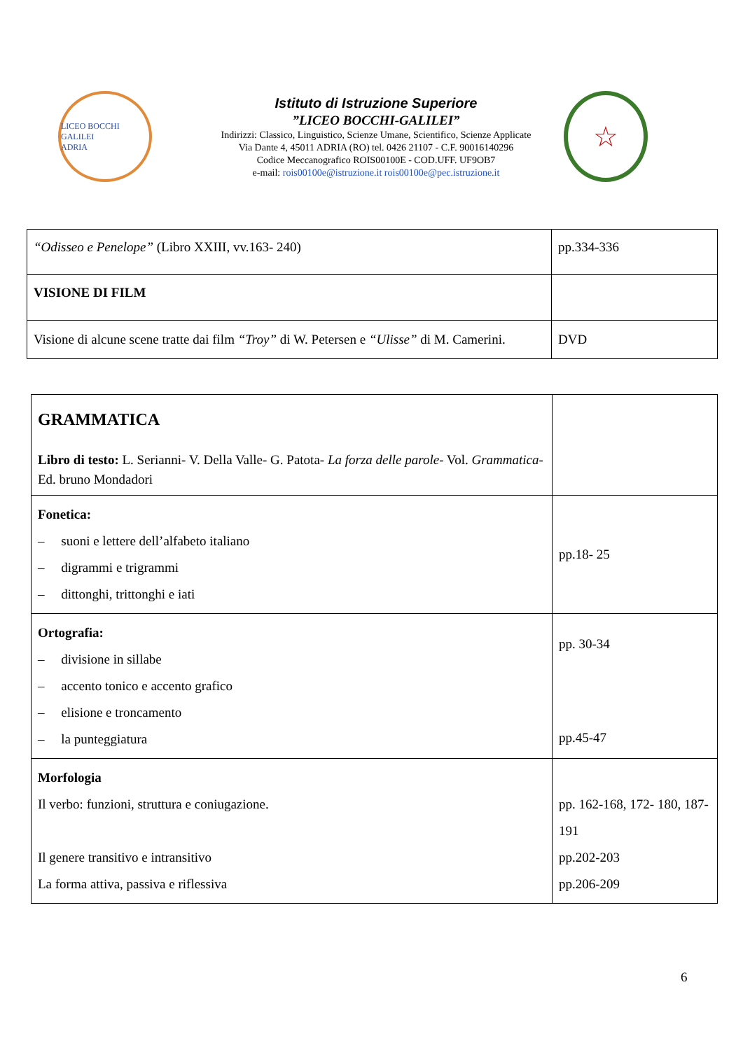LICEO BOCCHI GALILEI
ADRIA
Istituto di Istruzione Superiore
”LICEO BOCCHI-GALILEI”
Indirizzi: Classico, Linguistico, Scienze Umane, Scientifico, Scienze Applicate
Via Dante 4, 45011 ADRIA (RO) tel. 0426 21107 - C.F. 90016140296
Codice Meccanografico ROIS00100E - COD.UFF. UF9OB7
e-mail: rois00100e@istruzione.it rois00100e@pec.istruzione.it
☆
| “Odisseo e Penelope” (Libro XXIII, vv.163- 240) | pp.334-336 |
| VISIONE DI FILM | |
| Visione di alcune scene tratte dai film “Troy” di W. Petersen e “Ulisse” di M. Camerini. | DVD |
| GRAMMATICA Libro di testo: L. Serianni- V. Della Valle- G. Patota- La forza delle parole - Vol. Grammatica - Ed. bruno Mondadori | |
| Fonetica: – suoni e lettere dell’alfabeto italiano – digrammi e trigrammi – dittonghi, trittonghi e iati | pp.18- 25 |
| Ortografia: – divisione in sillabe – accento tonico e accento grafico – elisione e troncamento – la punteggiatura | pp. 30-34 pp.45-47 |
| Morfologia Il verbo: funzioni, struttura e coniugazione. Il genere transitivo e intransitivo La forma attiva, passiva e riflessiva | pp. 162-168, 172- 180, 187- 191 pp.202-203 pp.206-209 |
6